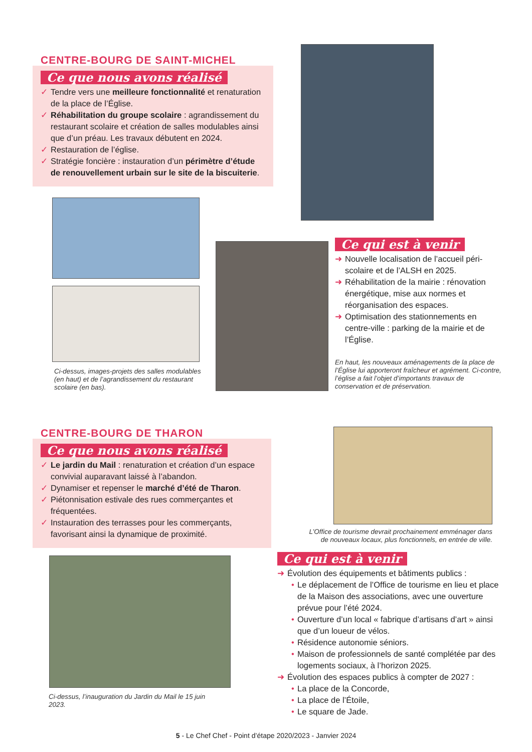CENTRE-BOURG DE SAINT-MICHEL
Ce que nous avons réalisé
✓ Tendre vers une meilleure fonctionnalité et renaturation de la place de l’Église.
✓ Réhabilitation du groupe scolaire : agrandissement du restaurant scolaire et création de salles modulables ainsi que d’un préau. Les travaux débutent en 2024.
✓ Restauration de l’église.
✓ Stratégie foncière : instauration d’un périmètre d’étude de renouvellement urbain sur le site de la biscuiterie.
Ci-dessus, images-projets des salles modulables (en haut) et de l’agrandissement du restaurant scolaire (en bas).
Ce qui est à venir
➜ Nouvelle localisation de l’accueil péri-scolaire et de l’ALSH en 2025.
➜ Réhabilitation de la mairie : rénovation énergétique, mise aux normes et réorganisation des espaces.
➜ Optimisation des stationnements en centre-ville : parking de la mairie et de l’Église.
En haut, les nouveaux aménagements de la place de l’Église lui apporteront fraîcheur et agrément. Ci-contre, l’église a fait l’objet d’importants travaux de conservation et de préservation.
CENTRE-BOURG DE THARON
Ce que nous avons réalisé
✓ Le jardin du Mail : renaturation et création d’un espace convivial auparavant laissé à l’abandon.
✓ Dynamiser et repenser le marché d’été de Tharon.
✓ Piétonnisation estivale des rues commerçantes et fréquentées.
✓ Instauration des terrasses pour les commerçants, favorisant ainsi la dynamique de proximité.
L’Office de tourisme devrait prochainement emménager dans de nouveaux locaux, plus fonctionnels, en entrée de ville.
Ci-dessus, l’inauguration du Jardin du Mail le 15 juin 2023.
Ce qui est à venir
➜ Évolution des équipements et bâtiments publics :
• Le déplacement de l’Office de tourisme en lieu et place de la Maison des associations, avec une ouverture prévue pour l’été 2024.
• Ouverture d’un local « fabrique d’artisans d’art » ainsi que d’un loueur de vélos.
• Résidence autonomie séniors.
• Maison de professionnels de santé complétée par des logements sociaux, à l’horizon 2025.
➜ Évolution des espaces publics à compter de 2027 :
• La place de la Concorde,
• La place de l’Étoile,
• Le square de Jade.
5 - Le Chef Chef - Point d’étape 2020/2023 - Janvier 2024